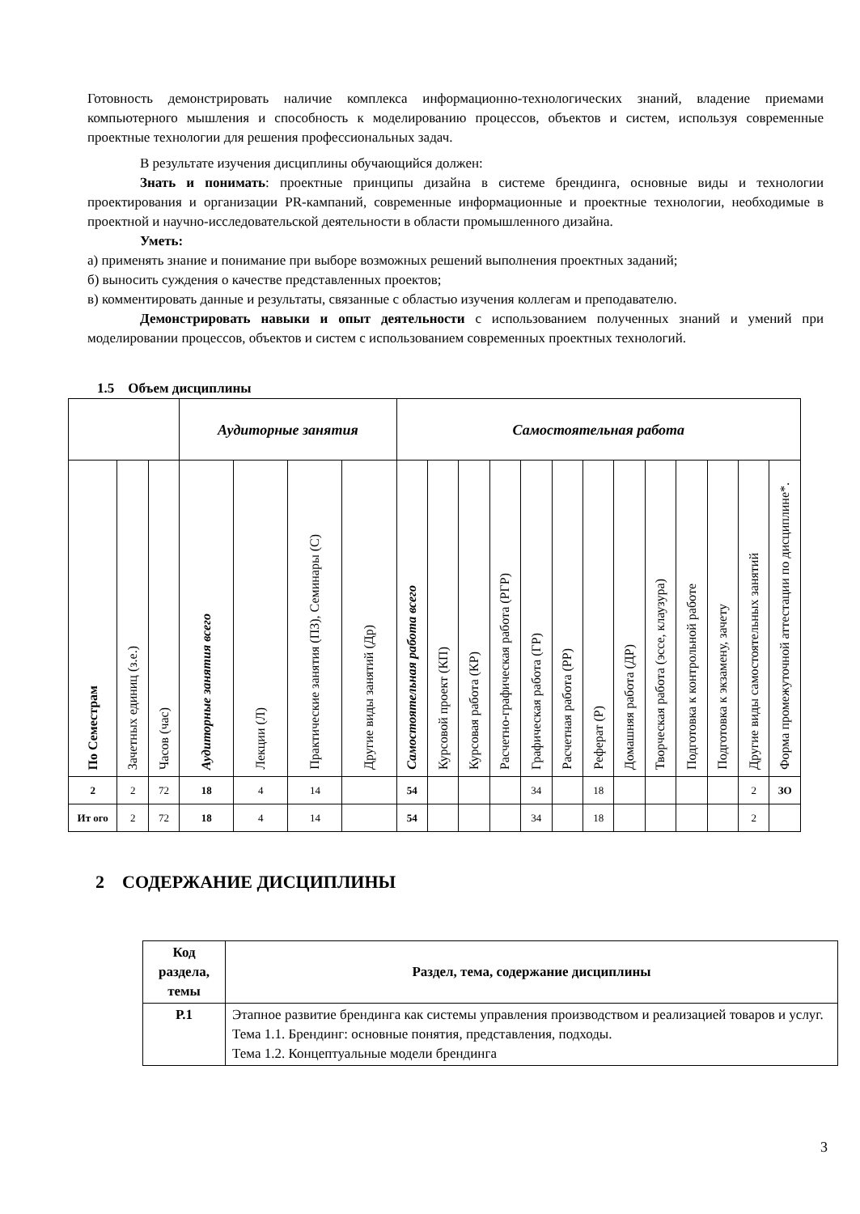Готовность демонстрировать наличие комплекса информационно-технологических знаний, владение приемами компьютерного мышления и способность к моделированию процессов, объектов и систем, используя современные проектные технологии для решения профессиональных задач.
В результате изучения дисциплины обучающийся должен:
Знать и понимать: проектные принципы дизайна в системе брендинга, основные виды и технологии проектирования и организации PR-кампаний, современные информационные и проектные технологии, необходимые в проектной и научно-исследовательской деятельности в области промышленного дизайна.
Уметь:
а) применять знание и понимание при выборе возможных решений выполнения проектных заданий;
б) выносить суждения о качестве представленных проектов;
в) комментировать данные и результаты, связанные с областью изучения коллегам и преподавателю.
Демонстрировать навыки и опыт деятельности с использованием полученных знаний и умений при моделировании процессов, объектов и систем с использованием современных проектных технологий.
1.5 Объем дисциплины
| | | | Аудиторные занятия | | | | Самостоятельная работа | | | | | | | | | | | | |
| --- | --- | --- | --- | --- | --- | --- | --- | --- | --- | --- | --- | --- | --- | --- | --- | --- | --- | --- | --- |
| По Семестрам | Зачетных единиц (з.е.) | Часов (час) | Аудиторные занятия всего | Лекции (Л) | Практические занятия (ПЗ), Семинары (С) | Другие виды занятий (Др) | Самостоятельная работа всего | Курсовой проект (КП) | Курсовая работа (КР) | Расчетно-графическая работа (РГР) | Графическая работа (ГР) | Расчетная работа (РР) | Реферат (Р) | Домашняя работа (ДР) | Творческая работа (эссе, клаузура) | Подготовка к контрольной работе | Подготовка к экзамену, зачету | Другие виды самостоятельных занятий | Форма промежуточной аттестации по дисциплине*. |
| 2 | 2 | 72 | 18 | 4 | 14 | | 54 | | | | 34 | | 18 | | | | | 2 | ЗО |
| Ит ого | 2 | 72 | 18 | 4 | 14 | | 54 | | | | 34 | | 18 | | | | | 2 | |
2 СОДЕРЖАНИЕ ДИСЦИПЛИНЫ
| Код раздела, темы | Раздел, тема, содержание дисциплины |
| --- | --- |
| Р.1 | Этапное развитие брендинга как системы управления производством и реализацией товаров и услуг. Тема 1.1. Брендинг: основные понятия, представления, подходы. Тема 1.2. Концептуальные модели брендинга |
3